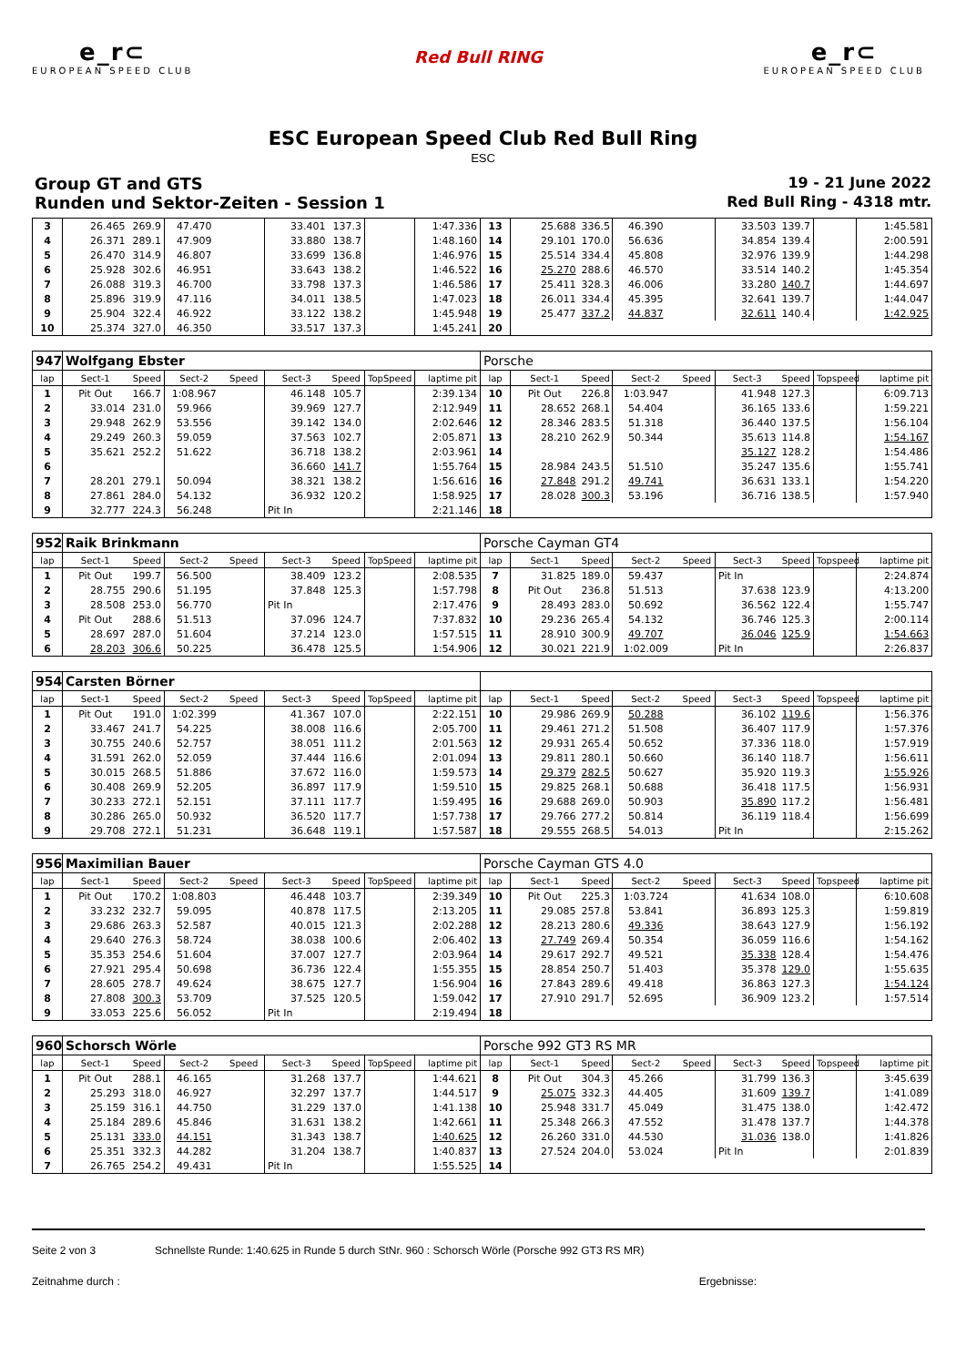e_r⊂
EUROPEAN SPEED CLUB
Red Bull RING
e_r⊂
EUROPEAN SPEED CLUB
ESC European Speed Club Red Bull Ring
ESC
Group GT and GTS 19 - 21 June 2022
Runden und Sektor-Zeiten - Session 1 Red Bull Ring - 4318 mtr.
| 3 | 26.465 | 269.9 | 47.470 | | 33.401 | 137.3 | | 1:47.336 | 13 | 25.688 | 336.5 | 46.390 | | 33.503 | 139.7 | | 1:45.581 |
| 4 | 26.371 | 289.1 | 47.909 | | 33.880 | 138.7 | | 1:48.160 | 14 | 29.101 | 170.0 | 56.636 | | 34.854 | 139.4 | | 2:00.591 |
| 5 | 26.470 | 314.9 | 46.807 | | 33.699 | 136.8 | | 1:46.976 | 15 | 25.514 | 334.4 | 45.808 | | 32.976 | 139.9 | | 1:44.298 |
| 6 | 25.928 | 302.6 | 46.951 | | 33.643 | 138.2 | | 1:46.522 | 16 | 25.270 | 288.6 | 46.570 | | 33.514 | 140.2 | | 1:45.354 |
| 7 | 26.088 | 319.3 | 46.700 | | 33.798 | 137.3 | | 1:46.586 | 17 | 25.411 | 328.3 | 46.006 | | 33.280 | 140.7 | | 1:44.697 |
| 8 | 25.896 | 319.9 | 47.116 | | 34.011 | 138.5 | | 1:47.023 | 18 | 26.011 | 334.4 | 45.395 | | 32.641 | 139.7 | | 1:44.047 |
| 9 | 25.904 | 322.4 | 46.922 | | 33.122 | 138.2 | | 1:45.948 | 19 | 25.477 | 337.2 | 44.837 | | 32.611 | 140.4 | | 1:42.925 |
| 10 | 25.374 | 327.0 | 46.350 | | 33.517 | 137.3 | | 1:45.241 | 20 | | | | | | | | |
| 947 | Wolfgang Ebster | | | | | | | | Porsche | | | | | | | | |
| lap | Sect-1 | Speed | Sect-2 | Speed | Sect-3 | Speed | TopSpeed | laptime pit | lap | Sect-1 | Speed | Sect-2 | Speed | Sect-3 | Speed | Topspeed | laptime pit |
| 1 | Pit Out | 166.7 | 1:08.967 | | 46.148 | 105.7 | | 2:39.134 | 10 | Pit Out | 226.8 | 1:03.947 | | 41.948 | 127.3 | | 6:09.713 |
| 2 | 33.014 | 231.0 | 59.966 | | 39.969 | 127.7 | | 2:12.949 | 11 | 28.652 | 268.1 | 54.404 | | 36.165 | 133.6 | | 1:59.221 |
| 3 | 29.948 | 262.9 | 53.556 | | 39.142 | 134.0 | | 2:02.646 | 12 | 28.346 | 283.5 | 51.318 | | 36.440 | 137.5 | | 1:56.104 |
| 4 | 29.249 | 260.3 | 59.059 | | 37.563 | 102.7 | | 2:05.871 | 13 | 28.210 | 262.9 | 50.344 | | 35.613 | 114.8 | | 1:54.167 |
| 5 | 35.621 | 252.2 | 51.622 | | 36.718 | 138.2 | | 2:03.961 | 14 | | | | | 35.127 | 128.2 | | 1:54.486 |
| 6 | | | | | 36.660 | 141.7 | | 1:55.764 | 15 | 28.984 | 243.5 | 51.510 | | 35.247 | 135.6 | | 1:55.741 |
| 7 | 28.201 | 279.1 | 50.094 | | 38.321 | 138.2 | | 1:56.616 | 16 | 27.848 | 291.2 | 49.741 | | 36.631 | 133.1 | | 1:54.220 |
| 8 | 27.861 | 284.0 | 54.132 | | 36.932 | 120.2 | | 1:58.925 | 17 | 28.028 | 300.3 | 53.196 | | 36.716 | 138.5 | | 1:57.940 |
| 9 | 32.777 | 224.3 | 56.248 | | Pit In | | | 2:21.146 | 18 | | | | | | | | |
| 952 | Raik Brinkmann | | | | | | | | Porsche Cayman GT4 | | | | | | | | |
| lap | Sect-1 | Speed | Sect-2 | Speed | Sect-3 | Speed | TopSpeed | laptime pit | lap | Sect-1 | Speed | Sect-2 | Speed | Sect-3 | Speed | Topspeed | laptime pit |
| 1 | Pit Out | 199.7 | 56.500 | | 38.409 | 123.2 | | 2:08.535 | 7 | 31.825 | 189.0 | 59.437 | | Pit In | | | 2:24.874 |
| 2 | 28.755 | 290.6 | 51.195 | | 37.848 | 125.3 | | 1:57.798 | 8 | Pit Out | 236.8 | 51.513 | | 37.638 | 123.9 | | 4:13.200 |
| 3 | 28.508 | 253.0 | 56.770 | | Pit In | | | 2:17.476 | 9 | 28.493 | 283.0 | 50.692 | | 36.562 | 122.4 | | 1:55.747 |
| 4 | Pit Out | 288.6 | 51.513 | | 37.096 | 124.7 | | 7:37.832 | 10 | 29.236 | 265.4 | 54.132 | | 36.746 | 125.3 | | 2:00.114 |
| 5 | 28.697 | 287.0 | 51.604 | | 37.214 | 123.0 | | 1:57.515 | 11 | 28.910 | 300.9 | 49.707 | | 36.046 | 125.9 | | 1:54.663 |
| 6 | 28.203 | 306.6 | 50.225 | | 36.478 | 125.5 | | 1:54.906 | 12 | 30.021 | 221.9 | 1:02.009 | | Pit In | | | 2:26.837 |
| 954 | Carsten Börner | | | | | | | | | | | | | | | | |
| lap | Sect-1 | Speed | Sect-2 | Speed | Sect-3 | Speed | TopSpeed | laptime pit | lap | Sect-1 | Speed | Sect-2 | Speed | Sect-3 | Speed | Topspeed | laptime pit |
| 1 | Pit Out | 191.0 | 1:02.399 | | 41.367 | 107.0 | | 2:22.151 | 10 | 29.986 | 269.9 | 50.288 | | 36.102 | 119.6 | | 1:56.376 |
| 2 | 33.467 | 241.7 | 54.225 | | 38.008 | 116.6 | | 2:05.700 | 11 | 29.461 | 271.2 | 51.508 | | 36.407 | 117.9 | | 1:57.376 |
| 3 | 30.755 | 240.6 | 52.757 | | 38.051 | 111.2 | | 2:01.563 | 12 | 29.931 | 265.4 | 50.652 | | 37.336 | 118.0 | | 1:57.919 |
| 4 | 31.591 | 262.0 | 52.059 | | 37.444 | 116.6 | | 2:01.094 | 13 | 29.811 | 280.1 | 50.660 | | 36.140 | 118.7 | | 1:56.611 |
| 5 | 30.015 | 268.5 | 51.886 | | 37.672 | 116.0 | | 1:59.573 | 14 | 29.379 | 282.5 | 50.627 | | 35.920 | 119.3 | | 1:55.926 |
| 6 | 30.408 | 269.9 | 52.205 | | 36.897 | 117.9 | | 1:59.510 | 15 | 29.825 | 268.1 | 50.688 | | 36.418 | 117.5 | | 1:56.931 |
| 7 | 30.233 | 272.1 | 52.151 | | 37.111 | 117.7 | | 1:59.495 | 16 | 29.688 | 269.0 | 50.903 | | 35.890 | 117.2 | | 1:56.481 |
| 8 | 30.286 | 265.0 | 50.932 | | 36.520 | 117.7 | | 1:57.738 | 17 | 29.766 | 277.2 | 50.814 | | 36.119 | 118.4 | | 1:56.699 |
| 9 | 29.708 | 272.1 | 51.231 | | 36.648 | 119.1 | | 1:57.587 | 18 | 29.555 | 268.5 | 54.013 | | Pit In | | | 2:15.262 |
| 956 | Maximilian Bauer | | | | | | | | Porsche Cayman GTS 4.0 | | | | | | | | |
| lap | Sect-1 | Speed | Sect-2 | Speed | Sect-3 | Speed | TopSpeed | laptime pit | lap | Sect-1 | Speed | Sect-2 | Speed | Sect-3 | Speed | Topspeed | laptime pit |
| 1 | Pit Out | 170.2 | 1:08.803 | | 46.448 | 103.7 | | 2:39.349 | 10 | Pit Out | 225.3 | 1:03.724 | | 41.634 | 108.0 | | 6:10.608 |
| 2 | 33.232 | 232.7 | 59.095 | | 40.878 | 117.5 | | 2:13.205 | 11 | 29.085 | 257.8 | 53.841 | | 36.893 | 125.3 | | 1:59.819 |
| 3 | 29.686 | 263.3 | 52.587 | | 40.015 | 121.3 | | 2:02.288 | 12 | 28.213 | 280.6 | 49.336 | | 38.643 | 127.9 | | 1:56.192 |
| 4 | 29.640 | 276.3 | 58.724 | | 38.038 | 100.6 | | 2:06.402 | 13 | 27.749 | 269.4 | 50.354 | | 36.059 | 116.6 | | 1:54.162 |
| 5 | 35.353 | 254.6 | 51.604 | | 37.007 | 127.7 | | 2:03.964 | 14 | 29.617 | 292.7 | 49.521 | | 35.338 | 128.4 | | 1:54.476 |
| 6 | 27.921 | 295.4 | 50.698 | | 36.736 | 122.4 | | 1:55.355 | 15 | 28.854 | 250.7 | 51.403 | | 35.378 | 129.0 | | 1:55.635 |
| 7 | 28.605 | 278.7 | 49.624 | | 38.675 | 127.7 | | 1:56.904 | 16 | 27.843 | 289.6 | 49.418 | | 36.863 | 127.3 | | 1:54.124 |
| 8 | 27.808 | 300.3 | 53.709 | | 37.525 | 120.5 | | 1:59.042 | 17 | 27.910 | 291.7 | 52.695 | | 36.909 | 123.2 | | 1:57.514 |
| 9 | 33.053 | 225.6 | 56.052 | | Pit In | | | 2:19.494 | 18 | | | | | | | | |
| 960 | Schorsch Wörle | | | | | | | | Porsche 992 GT3 RS MR | | | | | | | | |
| lap | Sect-1 | Speed | Sect-2 | Speed | Sect-3 | Speed | TopSpeed | laptime pit | lap | Sect-1 | Speed | Sect-2 | Speed | Sect-3 | Speed | Topspeed | laptime pit |
| 1 | Pit Out | 288.1 | 46.165 | | 31.268 | 137.7 | | 1:44.621 | 8 | Pit Out | 304.3 | 45.266 | | 31.799 | 136.3 | | 3:45.639 |
| 2 | 25.293 | 318.0 | 46.927 | | 32.297 | 137.7 | | 1:44.517 | 9 | 25.075 | 332.3 | 44.405 | | 31.609 | 139.7 | | 1:41.089 |
| 3 | 25.159 | 316.1 | 44.750 | | 31.229 | 137.0 | | 1:41.138 | 10 | 25.948 | 331.7 | 45.049 | | 31.475 | 138.0 | | 1:42.472 |
| 4 | 25.184 | 289.6 | 45.846 | | 31.631 | 138.2 | | 1:42.661 | 11 | 25.348 | 266.3 | 47.552 | | 31.478 | 137.7 | | 1:44.378 |
| 5 | 25.131 | 333.0 | 44.151 | | 31.343 | 138.7 | | 1:40.625 | 12 | 26.260 | 331.0 | 44.530 | | 31.036 | 138.0 | | 1:41.826 |
| 6 | 25.351 | 332.3 | 44.282 | | 31.204 | 138.7 | | 1:40.837 | 13 | 27.524 | 204.0 | 53.024 | | Pit In | | | 2:01.839 |
| 7 | 26.765 | 254.2 | 49.431 | | Pit In | | | 1:55.525 | 14 | | | | | | | | |
Seite 2 von 3 Schnellste Runde: 1:40.625 in Runde 5 durch StNr. 960 : Schorsch Wörle (Porsche 992 GT3 RS MR)
Zeitnahme durch : Ergebnisse: